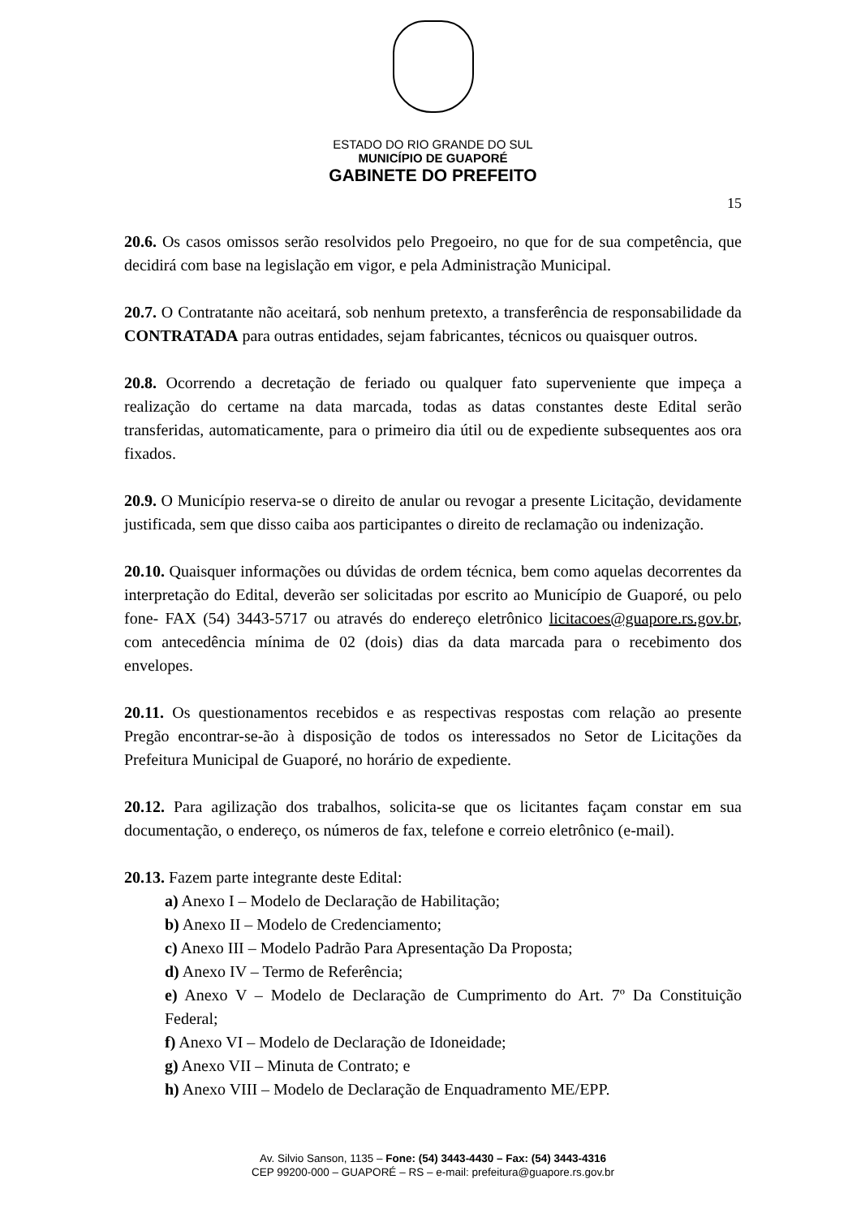ESTADO DO RIO GRANDE DO SUL
MUNICÍPIO DE GUAPORÉ
GABINETE DO PREFEITO
15
20.6. Os casos omissos serão resolvidos pelo Pregoeiro, no que for de sua competência, que decidirá com base na legislação em vigor, e pela Administração Municipal.
20.7. O Contratante não aceitará, sob nenhum pretexto, a transferência de responsabilidade da CONTRATADA para outras entidades, sejam fabricantes, técnicos ou quaisquer outros.
20.8. Ocorrendo a decretação de feriado ou qualquer fato superveniente que impeça a realização do certame na data marcada, todas as datas constantes deste Edital serão transferidas, automaticamente, para o primeiro dia útil ou de expediente subsequentes aos ora fixados.
20.9. O Município reserva-se o direito de anular ou revogar a presente Licitação, devidamente justificada, sem que disso caiba aos participantes o direito de reclamação ou indenização.
20.10. Quaisquer informações ou dúvidas de ordem técnica, bem como aquelas decorrentes da interpretação do Edital, deverão ser solicitadas por escrito ao Município de Guaporé, ou pelo fone- FAX (54) 3443-5717 ou através do endereço eletrônico licitacoes@guapore.rs.gov.br, com antecedência mínima de 02 (dois) dias da data marcada para o recebimento dos envelopes.
20.11. Os questionamentos recebidos e as respectivas respostas com relação ao presente Pregão encontrar-se-ão à disposição de todos os interessados no Setor de Licitações da Prefeitura Municipal de Guaporé, no horário de expediente.
20.12. Para agilização dos trabalhos, solicita-se que os licitantes façam constar em sua documentação, o endereço, os números de fax, telefone e correio eletrônico (e-mail).
20.13. Fazem parte integrante deste Edital:
a) Anexo I – Modelo de Declaração de Habilitação;
b) Anexo II – Modelo de Credenciamento;
c) Anexo III – Modelo Padrão Para Apresentação Da Proposta;
d) Anexo IV – Termo de Referência;
e) Anexo V – Modelo de Declaração de Cumprimento do Art. 7º Da Constituição Federal;
f) Anexo VI – Modelo de Declaração de Idoneidade;
g) Anexo VII – Minuta de Contrato; e
h) Anexo VIII – Modelo de Declaração de Enquadramento ME/EPP.
Av. Silvio Sanson, 1135 – Fone: (54) 3443-4430 – Fax: (54) 3443-4316
CEP 99200-000 – GUAPORÉ – RS – e-mail: prefeitura@guapore.rs.gov.br